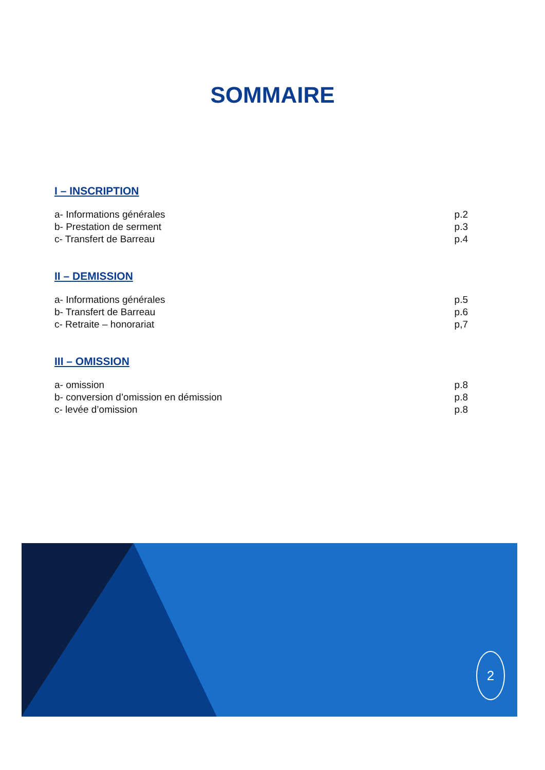SOMMAIRE
I – INSCRIPTION
a- Informations générales p.2
b- Prestation de serment p.3
c- Transfert de Barreau p.4
II – DEMISSION
a- Informations générales p.5
b- Transfert de Barreau p.6
c- Retraite – honorariat p,7
III – OMISSION
a- omission p.8
b- conversion d’omission en démission p.8
c- levée d’omission p.8
2